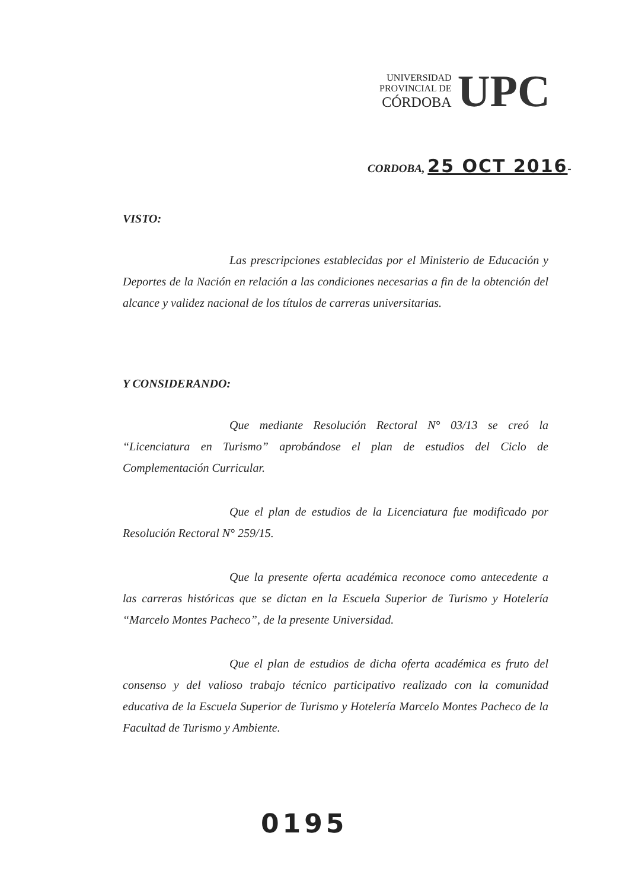UNIVERSIDAD
PROVINCIAL DE
CÓRDOBA
UPC
CORDOBA, 25 OCT 2016-
VISTO:
Las prescripciones establecidas por el Ministerio de Educación y Deportes de la Nación en relación a las condiciones necesarias a fin de la obtención del alcance y validez nacional de los títulos de carreras universitarias.
Y CONSIDERANDO:
Que mediante Resolución Rectoral N° 03/13 se creó la “Licenciatura en Turismo” aprobándose el plan de estudios del Ciclo de Complementación Curricular.
Que el plan de estudios de la Licenciatura fue modificado por Resolución Rectoral N° 259/15.
Que la presente oferta académica reconoce como antecedente a las carreras históricas que se dictan en la Escuela Superior de Turismo y Hotelería “Marcelo Montes Pacheco”, de la presente Universidad.
Que el plan de estudios de dicha oferta académica es fruto del consenso y del valioso trabajo técnico participativo realizado con la comunidad educativa de la Escuela Superior de Turismo y Hotelería Marcelo Montes Pacheco de la Facultad de Turismo y Ambiente.
0195